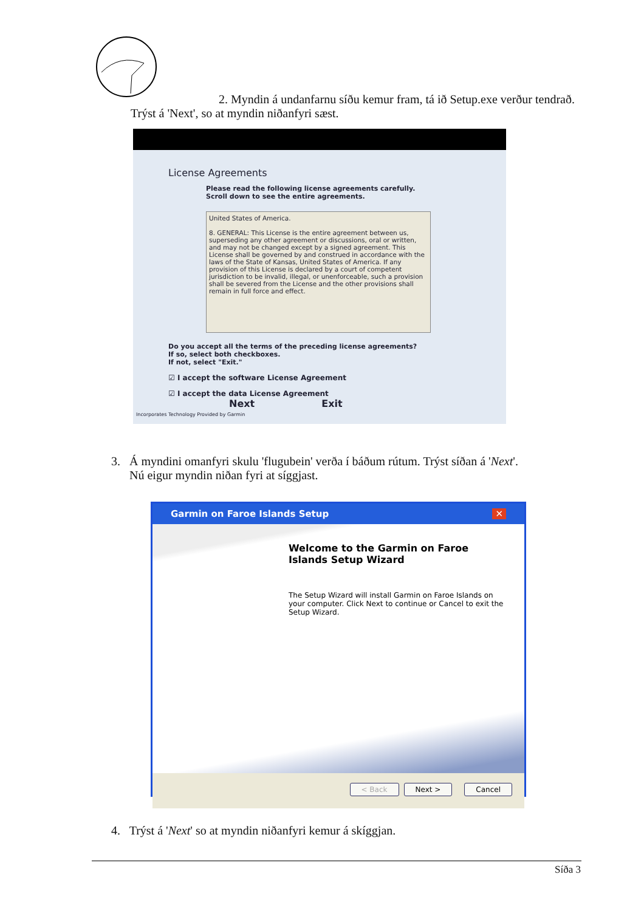2. Myndin á undanfarnu síðu kemur fram, tá ið Setup.exe verður tendrað. Trýst á 'Next', so at myndin niðanfyri sæst.
License Agreements
Please read the following license agreements carefully. Scroll down to see the entire agreements.
United States of America.
8. GENERAL: This License is the entire agreement between us, superseding any other agreement or discussions, oral or written, and may not be changed except by a signed agreement. This License shall be governed by and construed in accordance with the laws of the State of Kansas, United States of America. If any provision of this License is declared by a court of competent jurisdiction to be invalid, illegal, or unenforceable, such a provision shall be severed from the License and the other provisions shall remain in full force and effect.
Do you accept all the terms of the preceding license agreements?
If so, select both checkboxes.
If not, select "Exit."
☑ I accept the software License Agreement
☑ I accept the data License Agreement Next Exit
Incorporates Technology Provided by Garmin
3. Á myndini omanfyri skulu 'flugubein' verða í báðum rútum. Trýst síðan á 'Next'.
Nú eigur myndin niðan fyri at síggjast.
Garmin on Faroe Islands Setup ✕
Welcome to the Garmin on Faroe Islands Setup Wizard
The Setup Wizard will install Garmin on Faroe Islands on your computer. Click Next to continue or Cancel to exit the Setup Wizard.
< Back Next > Cancel
4. Trýst á 'Next' so at myndin niðanfyri kemur á skíggjan.
Síða 3